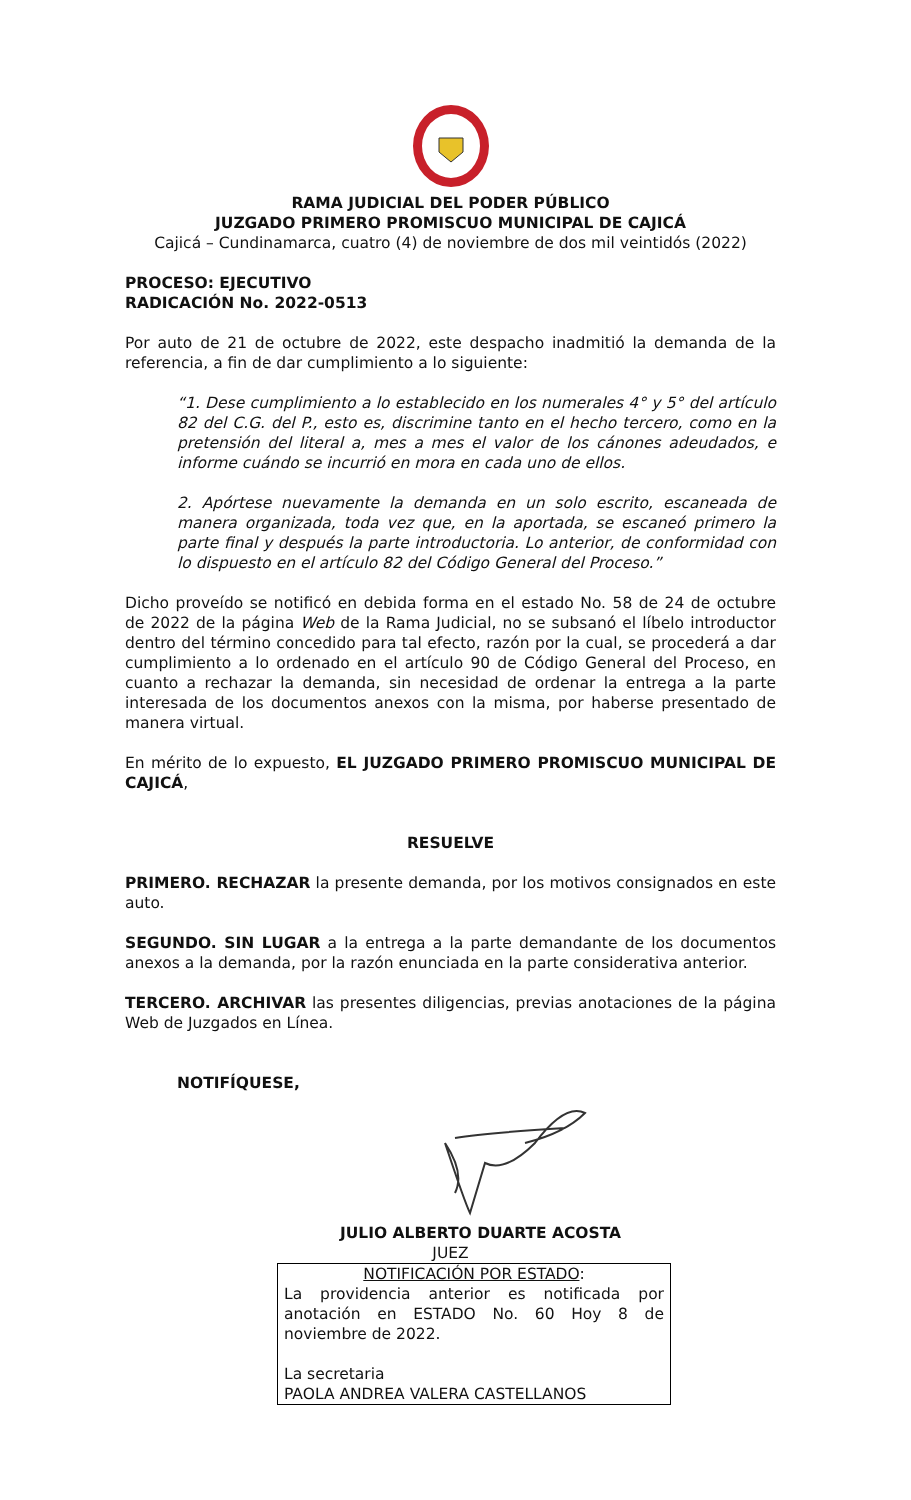RAMA JUDICIAL DEL PODER PÚBLICO
JUZGADO PRIMERO PROMISCUO MUNICIPAL DE CAJICÁ
Cajicá – Cundinamarca, cuatro (4) de noviembre de dos mil veintidós (2022)
PROCESO: EJECUTIVO
RADICACIÓN No. 2022-0513
Por auto de 21 de octubre de 2022, este despacho inadmitió la demanda de la referencia, a fin de dar cumplimiento a lo siguiente:
“1. Dese cumplimiento a lo establecido en los numerales 4° y 5° del artículo 82 del C.G. del P., esto es, discrimine tanto en el hecho tercero, como en la pretensión del literal a, mes a mes el valor de los cánones adeudados, e informe cuándo se incurrió en mora en cada uno de ellos.
2. Apórtese nuevamente la demanda en un solo escrito, escaneada de manera organizada, toda vez que, en la aportada, se escaneó primero la parte final y después la parte introductoria. Lo anterior, de conformidad con lo dispuesto en el artículo 82 del Código General del Proceso.”
Dicho proveído se notificó en debida forma en el estado No. 58 de 24 de octubre de 2022 de la página Web de la Rama Judicial, no se subsanó el líbelo introductor dentro del término concedido para tal efecto, razón por la cual, se procederá a dar cumplimiento a lo ordenado en el artículo 90 de Código General del Proceso, en cuanto a rechazar la demanda, sin necesidad de ordenar la entrega a la parte interesada de los documentos anexos con la misma, por haberse presentado de manera virtual.
En mérito de lo expuesto, EL JUZGADO PRIMERO PROMISCUO MUNICIPAL DE CAJICÁ,
RESUELVE
PRIMERO. RECHAZAR la presente demanda, por los motivos consignados en este auto.
SEGUNDO. SIN LUGAR a la entrega a la parte demandante de los documentos anexos a la demanda, por la razón enunciada en la parte considerativa anterior.
TERCERO. ARCHIVAR las presentes diligencias, previas anotaciones de la página Web de Juzgados en Línea.
NOTIFÍQUESE,
JULIO ALBERTO DUARTE ACOSTA
JUEZ
NOTIFICACIÓN POR ESTADO:
La providencia anterior es notificada por anotación en ESTADO No. 60 Hoy 8 de noviembre de 2022.
La secretaria
PAOLA ANDREA VALERA CASTELLANOS